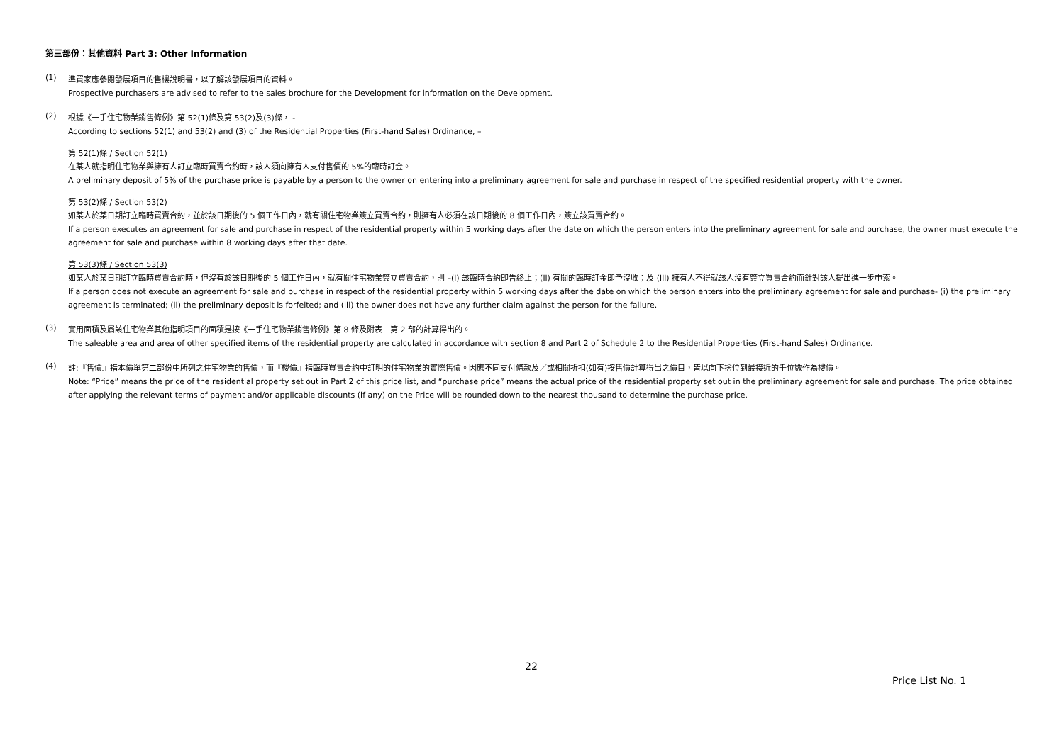第三部份：其他資料 Part 3: Other Information
(1)
準買家應參閱發展項目的售樓說明書，以了解該發展項目的資料。
Prospective purchasers are advised to refer to the sales brochure for the Development for information on the Development.
(2)
根據《一手住宅物業銷售條例》第 52(1)條及第 53(2)及(3)條， -
According to sections 52(1) and 53(2) and (3) of the Residential Properties (First-hand Sales) Ordinance, –
第 52(1)條 / Section 52(1)
在某人就指明住宅物業與擁有人訂立臨時買賣合約時，該人須向擁有人支付售價的 5%的臨時訂金。
A preliminary deposit of 5% of the purchase price is payable by a person to the owner on entering into a preliminary agreement for sale and purchase in respect of the specified residential property with the owner.
第 53(2)條 / Section 53(2)
如某人於某日期訂立臨時買賣合約，並於該日期後的 5 個工作日內，就有關住宅物業簽立買賣合約，則擁有人必須在該日期後的 8 個工作日內，簽立該買賣合約。
If a person executes an agreement for sale and purchase in respect of the residential property within 5 working days after the date on which the person enters into the preliminary agreement for sale and purchase, the owner must execute the agreement for sale and purchase within 8 working days after that date.
第 53(3)條 / Section 53(3)
如某人於某日期訂立臨時買賣合約時，但沒有於該日期後的 5 個工作日內，就有關住宅物業簽立買賣合約，則 –(i) 該臨時合約即告終止；(ii) 有關的臨時訂金即予沒收；及 (iii) 擁有人不得就該人沒有簽立買賣合約而針對該人提出進一步申索。
If a person does not execute an agreement for sale and purchase in respect of the residential property within 5 working days after the date on which the person enters into the preliminary agreement for sale and purchase- (i) the preliminary agreement is terminated; (ii) the preliminary deposit is forfeited; and (iii) the owner does not have any further claim against the person for the failure.
(3)
實用面積及屬該住宅物業其他指明項目的面積是按《一手住宅物業銷售條例》第 8 條及附表二第 2 部的計算得出的。
The saleable area and area of other specified items of the residential property are calculated in accordance with section 8 and Part 2 of Schedule 2 to the Residential Properties (First-hand Sales) Ordinance.
(4)
註:『售價』指本價單第二部份中所列之住宅物業的售價，而『樓價』指臨時買賣合約中訂明的住宅物業的實際售價。因應不同支付條款及／或相關折扣(如有)按售價計算得出之價目，皆以向下捨位到最接近的千位數作為樓價。
Note: “Price” means the price of the residential property set out in Part 2 of this price list, and “purchase price” means the actual price of the residential property set out in the preliminary agreement for sale and purchase. The price obtained after applying the relevant terms of payment and/or applicable discounts (if any) on the Price will be rounded down to the nearest thousand to determine the purchase price.
22
Price List No. 1